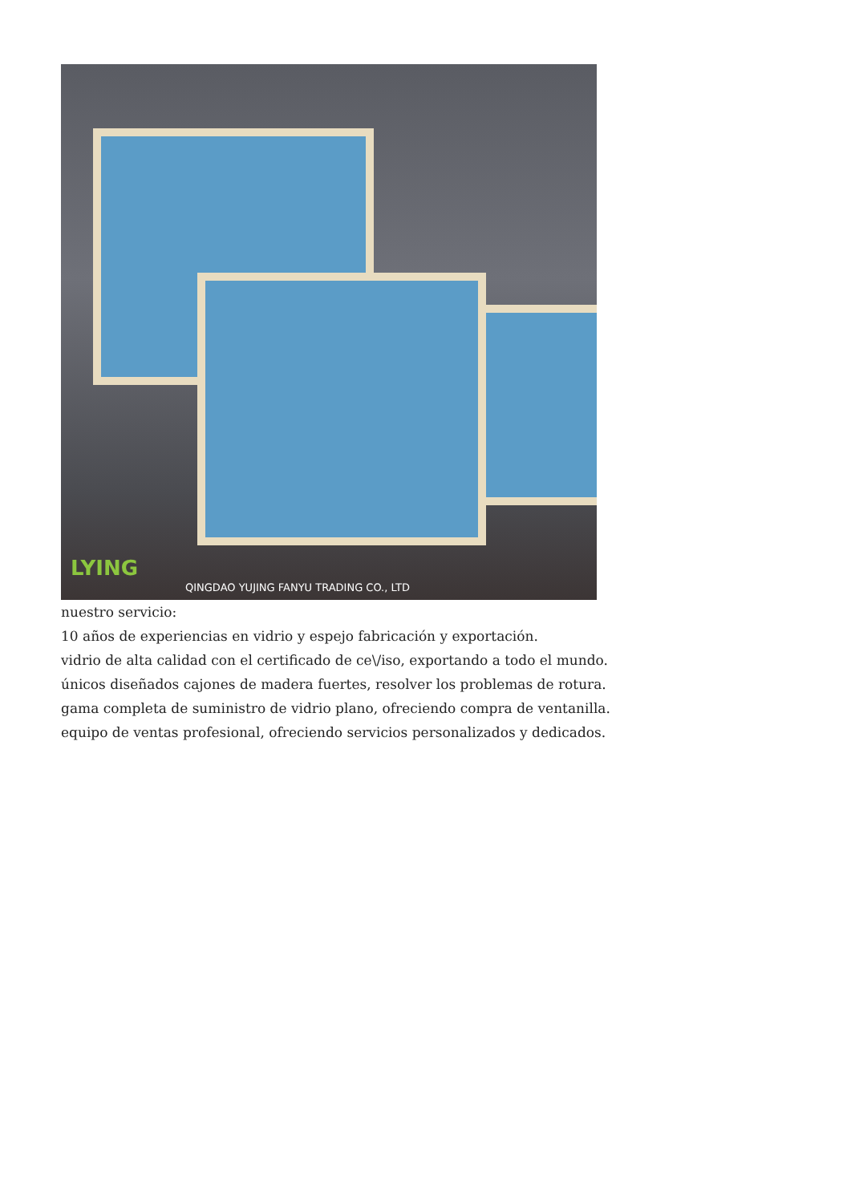LYING
QINGDAO YUJING FANYU TRADING CO., LTD
nuestro servicio:
10 años de experiencias en vidrio y espejo fabricación y exportación.
vidrio de alta calidad con el certificado de ce\/iso, exportando a todo el mundo.
únicos diseñados cajones de madera fuertes, resolver los problemas de rotura.
gama completa de suministro de vidrio plano, ofreciendo compra de ventanilla.
equipo de ventas profesional, ofreciendo servicios personalizados y dedicados.